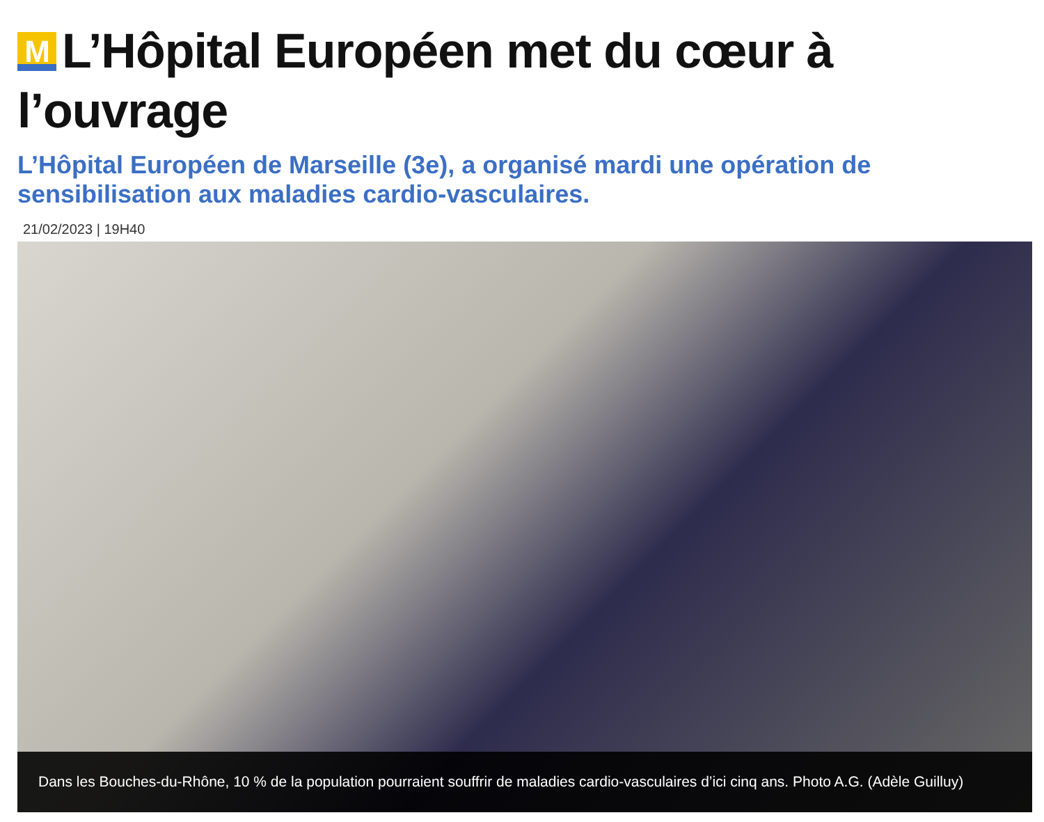M L’Hôpital Européen met du cœur à l’ouvrage
L’Hôpital Européen de Marseille (3e), a organisé mardi une opération de sensibilisation aux maladies cardio-vasculaires.
21/02/2023 | 19H40
Dans les Bouches-du-Rhône, 10 % de la population pourraient souffrir de maladies cardio-vasculaires d’ici cinq ans. Photo A.G. (Adèle Guilluy)